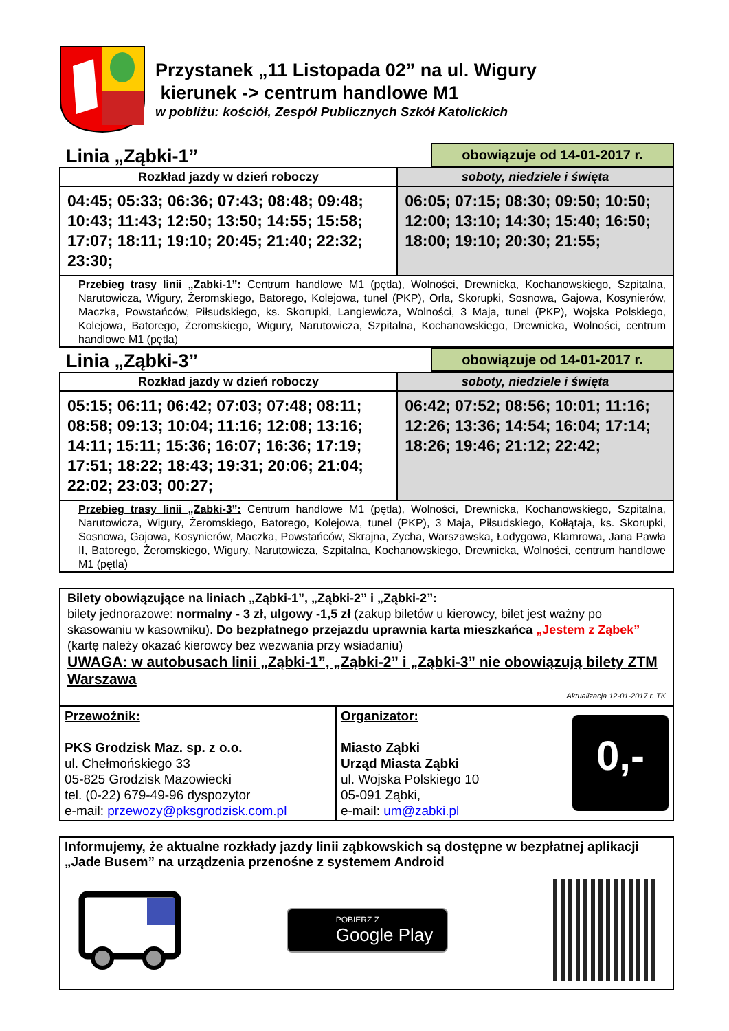Przystanek „11 Listopada 02” na ul. Wigury
kierunek -> centrum handlowe M1
w pobliżu: kościół, Zespół Publicznych Szkół Katolickich
Linia „Ząbki-1” obowiązuje od 14-01-2017 r.
| Rozkład jazdy w dzień roboczy | soboty, niedziele i święta |
| --- | --- |
| 04:45; 05:33; 06:36; 07:43; 08:48; 09:48; 10:43; 11:43; 12:50; 13:50; 14:55; 15:58; 17:07; 18:11; 19:10; 20:45; 21:40; 22:32; 23:30; | 06:05; 07:15; 08:30; 09:50; 10:50; 12:00; 13:10; 14:30; 15:40; 16:50; 18:00; 19:10; 20:30; 21:55; |
| Przebieg trasy linii „Zabki-1”: Centrum handlowe M1 (pętla), Wolności, Drewnicka, Kochanowskiego, Szpitalna, Narutowicza, Wigury, Żeromskiego, Batorego, Kolejowa, tunel (PKP), Orla, Skorupki, Sosnowa, Gajowa, Kosynierów, Maczka, Powstańców, Piłsudskiego, ks. Skorupki, Langiewicza, Wolności, 3 Maja, tunel (PKP), Wojska Polskiego, Kolejowa, Batorego, Żeromskiego, Wigury, Narutowicza, Szpitalna, Kochanowskiego, Drewnicka, Wolności, centrum handlowe M1 (pętla) | |
Linia „Ząbki-3” obowiązuje od 14-01-2017 r.
| Rozkład jazdy w dzień roboczy | soboty, niedziele i święta |
| --- | --- |
| 05:15; 06:11; 06:42; 07:03; 07:48; 08:11; 08:58; 09:13; 10:04; 11:16; 12:08; 13:16; 14:11; 15:11; 15:36; 16:07; 16:36; 17:19; 17:51; 18:22; 18:43; 19:31; 20:06; 21:04; 22:02; 23:03; 00:27; | 06:42; 07:52; 08:56; 10:01; 11:16; 12:26; 13:36; 14:54; 16:04; 17:14; 18:26; 19:46; 21:12; 22:42; |
| Przebieg trasy linii „Zabki-3”: Centrum handlowe M1 (pętla), Wolności, Drewnicka, Kochanowskiego, Szpitalna, Narutowicza, Wigury, Żeromskiego, Batorego, Kolejowa, tunel (PKP), 3 Maja, Piłsudskiego, Kołłątaja, ks. Skorupki, Sosnowa, Gajowa, Kosynierów, Maczka, Powstańców, Skrajna, Zycha, Warszawska, Łodygowa, Klamrowa, Jana Pawła II, Batorego, Żeromskiego, Wigury, Narutowicza, Szpitalna, Kochanowskiego, Drewnicka, Wolności, centrum handlowe M1 (pętla) | |
Bilety obowiązujące na liniach „Ząbki-1”, „Ząbki-2” i „Ząbki-2”:
bilety jednorazowe: normalny - 3 zł, ulgowy -1,5 zł (zakup biletów u kierowcy, bilet jest ważny po skasowaniu w kasowniku). Do bezpłatnego przejazdu uprawnia karta mieszkańca „Jestem z Ząbek” (kartę należy okazać kierowcy bez wezwania przy wsiadaniu)
UWAGA: w autobusach linii „Ząbki-1”, „Ząbki-2” i „Ząbki-3” nie obowiązują bilety ZTM Warszawa
Aktualizacja 12-01-2017 r. TK
| Przewoźnik: PKS Grodzisk Maz. sp. z o.o. ul. Chełmońskiego 33 05-825 Grodzisk Mazowiecki tel. (0-22) 679-49-96 dyspozytor e-mail: przewozy@pksgrodzisk.com.pl | Organizator: Miasto Ząbki Urząd Miasta Ząbki ul. Wojska Polskiego 10 05-091 Ząbki, e-mail: um@zabki.pl 0,- |
Informujemy, że aktualne rozkłady jazdy linii ząbkowskich są dostępne w bezpłatnej aplikacji „Jade Busem” na urządzenia przenośne z systemem Android
POBIERZ Z
Google Play